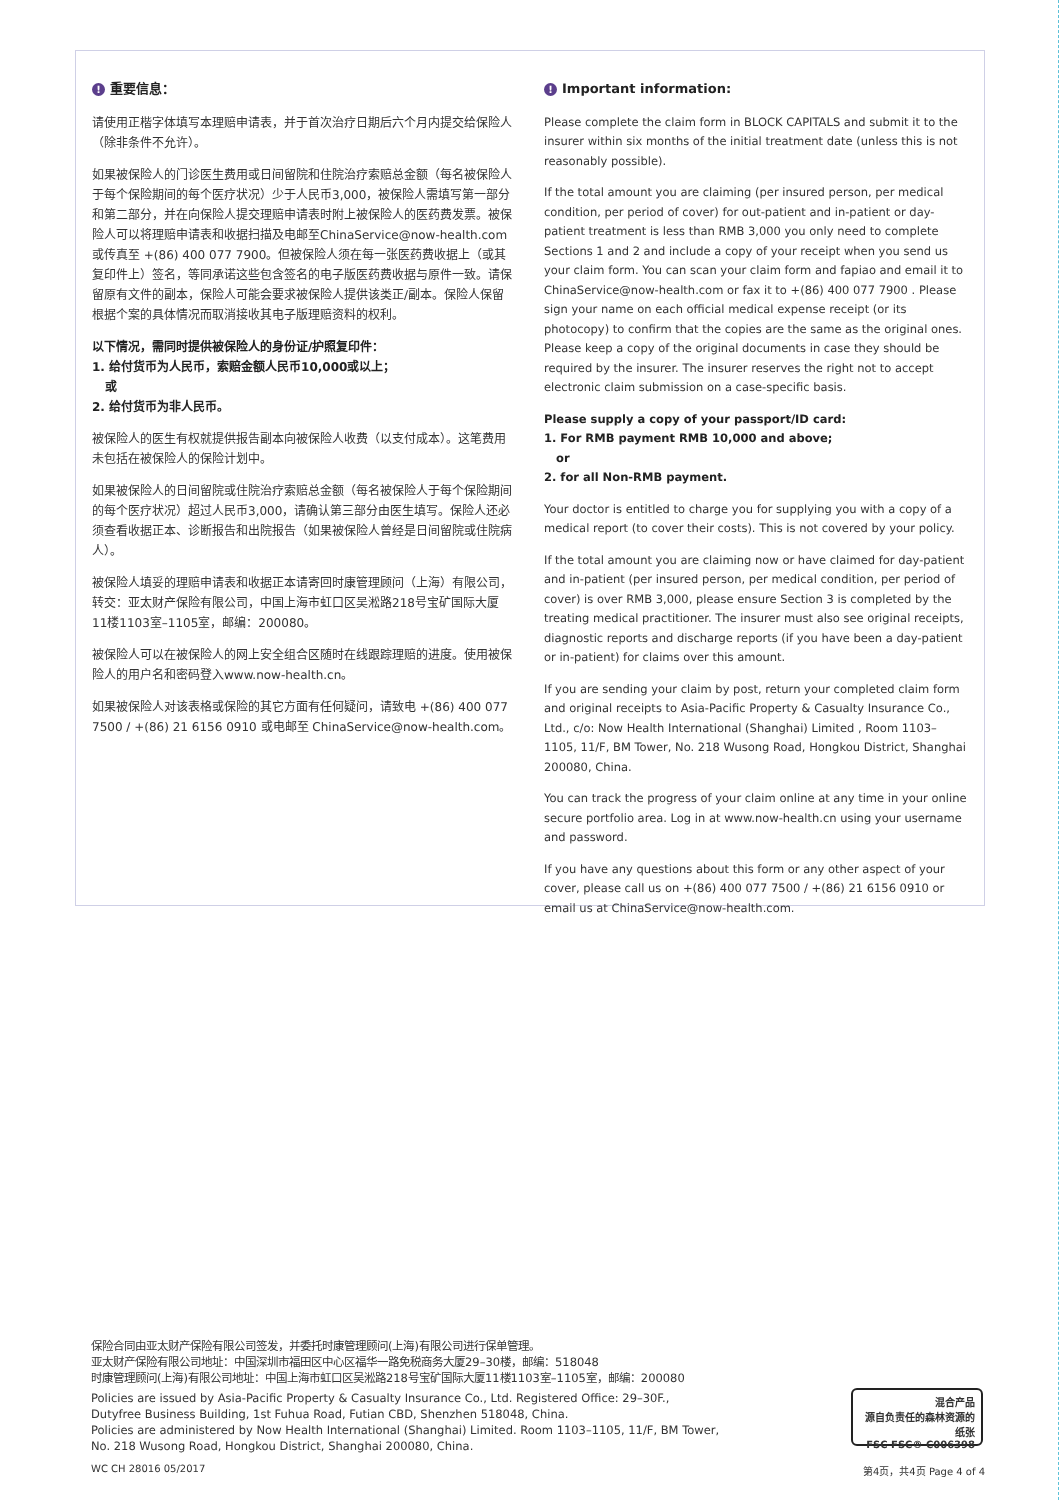! 重要信息：
请使用正楷字体填写本理赔申请表，并于首次治疗日期后六个月内提交给保险人（除非条件不允许）。
如果被保险人的门诊医生费用或日间留院和住院治疗索赔总金额（每名被保险人于每个保险期间的每个医疗状况）少于人民币3,000，被保险人需填写第一部分和第二部分，并在向保险人提交理赔申请表时附上被保险人的医药费发票。被保险人可以将理赔申请表和收据扫描及电邮至ChinaService@now-health.com或传真至 +(86) 400 077 7900。但被保险人须在每一张医药费收据上（或其复印件上）签名，等同承诺这些包含签名的电子版医药费收据与原件一致。请保留原有文件的副本，保险人可能会要求被保险人提供该类正/副本。保险人保留根据个案的具体情况而取消接收其电子版理赔资料的权利。
以下情况，需同时提供被保险人的身份证/护照复印件：
1. 给付货币为人民币，索赔金额人民币10,000或以上；
或
2. 给付货币为非人民币。
被保险人的医生有权就提供报告副本向被保险人收费（以支付成本）。这笔费用未包括在被保险人的保险计划中。
如果被保险人的日间留院或住院治疗索赔总金额（每名被保险人于每个保险期间的每个医疗状况）超过人民币3,000，请确认第三部分由医生填写。保险人还必须查看收据正本、诊断报告和出院报告（如果被保险人曾经是日间留院或住院病人）。
被保险人填妥的理赔申请表和收据正本请寄回时康管理顾问（上海）有限公司，转交：亚太财产保险有限公司，中国上海市虹口区吴淞路218号宝矿国际大厦11楼1103室–1105室，邮编：200080。
被保险人可以在被保险人的网上安全组合区随时在线跟踪理赔的进度。使用被保险人的用户名和密码登入www.now-health.cn。
如果被保险人对该表格或保险的其它方面有任何疑问，请致电 +(86) 400 077 7500 / +(86) 21 6156 0910 或电邮至 ChinaService@now-health.com。
! Important information:
Please complete the claim form in BLOCK CAPITALS and submit it to the insurer within six months of the initial treatment date (unless this is not reasonably possible).
If the total amount you are claiming (per insured person, per medical condition, per period of cover) for out-patient and in-patient or day-patient treatment is less than RMB 3,000 you only need to complete Sections 1 and 2 and include a copy of your receipt when you send us your claim form. You can scan your claim form and fapiao and email it to ChinaService@now-health.com or fax it to +(86) 400 077 7900 . Please sign your name on each official medical expense receipt (or its photocopy) to confirm that the copies are the same as the original ones. Please keep a copy of the original documents in case they should be required by the insurer. The insurer reserves the right not to accept electronic claim submission on a case-specific basis.
Please supply a copy of your passport/ID card:
1. For RMB payment RMB 10,000 and above;
or
2. for all Non-RMB payment.
Your doctor is entitled to charge you for supplying you with a copy of a medical report (to cover their costs). This is not covered by your policy.
If the total amount you are claiming now or have claimed for day-patient and in-patient (per insured person, per medical condition, per period of cover) is over RMB 3,000, please ensure Section 3 is completed by the treating medical practitioner. The insurer must also see original receipts, diagnostic reports and discharge reports (if you have been a day-patient or in-patient) for claims over this amount.
If you are sending your claim by post, return your completed claim form and original receipts to Asia-Pacific Property & Casualty Insurance Co., Ltd., c/o: Now Health International (Shanghai) Limited , Room 1103–1105, 11/F, BM Tower, No. 218 Wusong Road, Hongkou District, Shanghai 200080, China.
You can track the progress of your claim online at any time in your online secure portfolio area. Log in at www.now-health.cn using your username and password.
If you have any questions about this form or any other aspect of your cover, please call us on +(86) 400 077 7500 / +(86) 21 6156 0910 or email us at ChinaService@now-health.com.
保险合同由亚太财产保险有限公司签发，并委托时康管理顾问(上海)有限公司进行保单管理。
亚太财产保险有限公司地址：中国深圳市福田区中心区福华一路免税商务大厦29–30楼，邮编：518048
时康管理顾问(上海)有限公司地址：中国上海市虹口区吴淞路218号宝矿国际大厦11楼1103室–1105室，邮编：200080
Policies are issued by Asia-Pacific Property & Casualty Insurance Co., Ltd. Registered Office: 29–30F.,
Dutyfree Business Building, 1st Fuhua Road, Futian CBD, Shenzhen 518048, China.
Policies are administered by Now Health International (Shanghai) Limited. Room 1103–1105, 11/F, BM Tower,
No. 218 Wusong Road, Hongkou District, Shanghai 200080, China.
混合产品
源自负责任的森林资源的纸张
FSC FSC® C006398
WC CH 28016 05/2017 第4页，共4页 Page 4 of 4